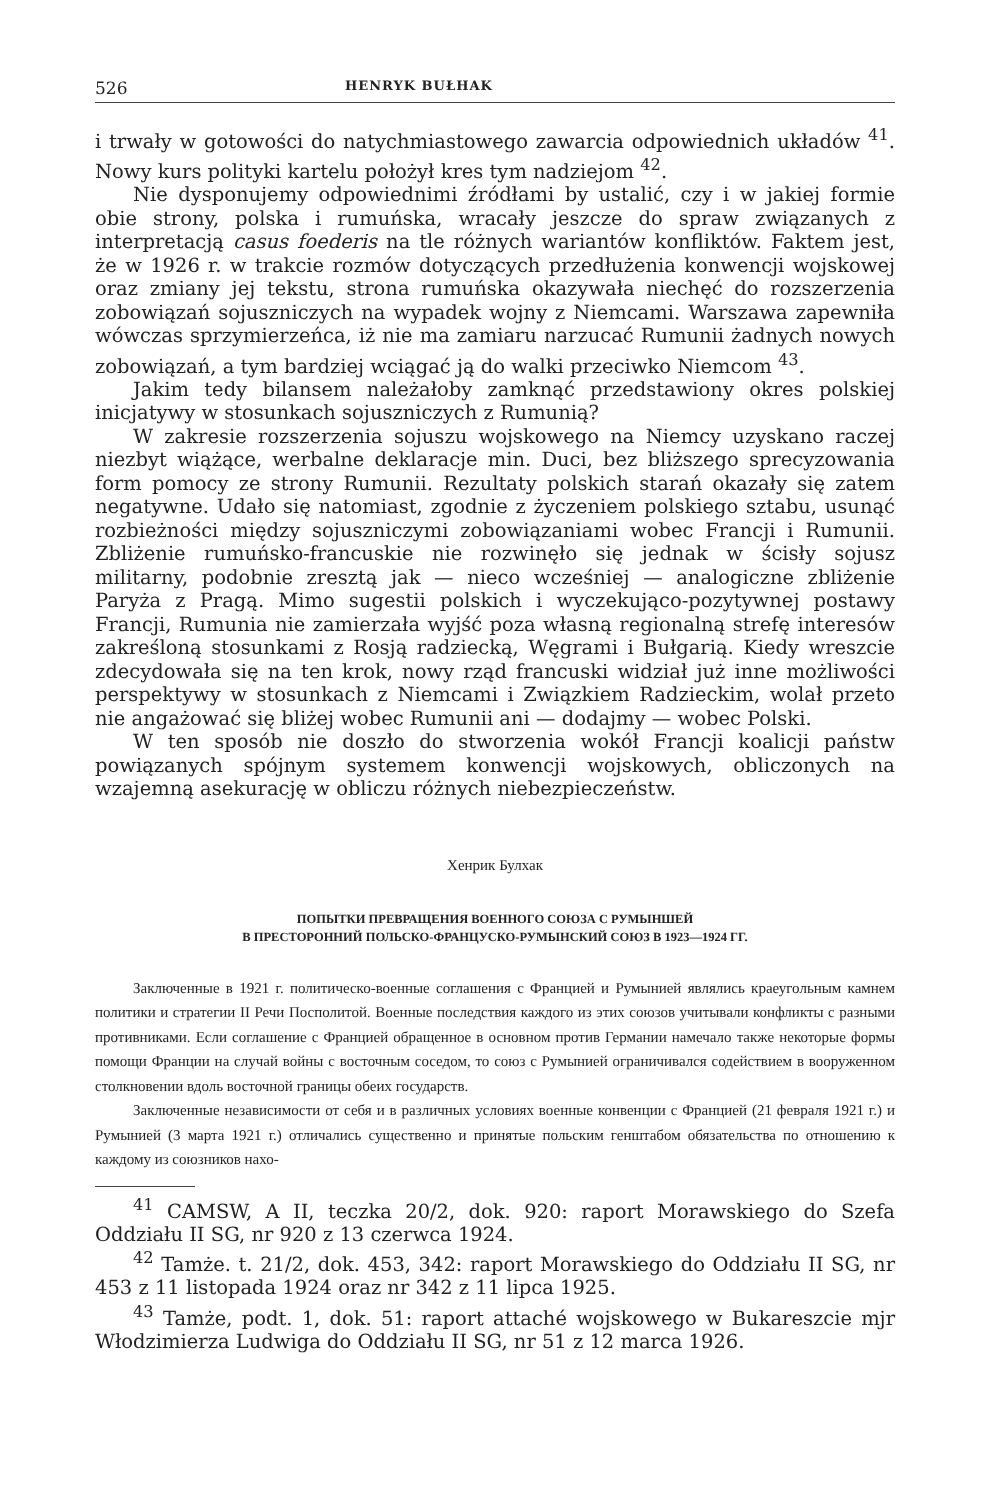526 HENRYK BUŁHAK
i trwały w gotowości do natychmiastowego zawarcia odpowiednich układów <sup>41</sup>. Nowy kurs polityki kartelu położył kres tym nadziejom <sup>42</sup>.
Nie dysponujemy odpowiednimi źródłami by ustalić, czy i w jakiej formie obie strony, polska i rumuńska, wracały jeszcze do spraw związanych z interpretacją casus foederis na tle różnych wariantów konfliktów. Faktem jest, że w 1926 r. w trakcie rozmów dotyczących przedłużenia konwencji wojskowej oraz zmiany jej tekstu, strona rumuńska okazywała niechęć do rozszerzenia zobowiązań sojuszniczych na wypadek wojny z Niemcami. Warszawa zapewniła wówczas sprzymierzeńca, iż nie ma zamiaru narzucać Rumunii żadnych nowych zobowiązań, a tym bardziej wciągać ją do walki przeciwko Niemcom <sup>43</sup>.
Jakim tedy bilansem należałoby zamknąć przedstawiony okres polskiej inicjatywy w stosunkach sojuszniczych z Rumunią?
W zakresie rozszerzenia sojuszu wojskowego na Niemcy uzyskano raczej niezbyt wiążące, werbalne deklaracje min. Duci, bez bliższego sprecyzowania form pomocy ze strony Rumunii. Rezultaty polskich starań okazały się zatem negatywne. Udało się natomiast, zgodnie z życzeniem polskiego sztabu, usunąć rozbieżności między sojuszniczymi zobowiązaniami wobec Francji i Rumunii. Zbliżenie rumuńsko-francuskie nie rozwinęło się jednak w ścisły sojusz militarny, podobnie zresztą jak — nieco wcześniej — analogiczne zbliżenie Paryża z Pragą. Mimo sugestii polskich i wyczekująco-pozytywnej postawy Francji, Rumunia nie zamierzała wyjść poza własną regionalną strefę interesów zakreśloną stosunkami z Rosją radziecką, Węgrami i Bułgarią. Kiedy wreszcie zdecydowała się na ten krok, nowy rząd francuski widział już inne możliwości perspektywy w stosunkach z Niemcami i Związkiem Radzieckim, wolał przeto nie angażować się bliżej wobec Rumunii ani — dodajmy — wobec Polski.
W ten sposób nie doszło do stworzenia wokół Francji koalicji państw powiązanych spójnym systemem konwencji wojskowych, obliczonych na wzajemną asekurację w obliczu różnych niebezpieczeństw.
Хенрик Булхак
ПОПЫТКИ ПРЕВРАЩЕНИЯ ВОЕННОГО СОЮЗА С РУМЫНШЕЙ
В ПРЕСТОРОННИЙ ПОЛЬСКО-ФРАНЦУСКО-РУМЫНСКИЙ СОЮЗ В 1923—1924 ГГ.
Заключенные в 1921 г. политическо-военные соглашения с Францией и Румынией являлись краеугольным камнем политики и стратегии II Речи Посполитой. Военные последствия каждого из этих союзов учитывали конфликты с разными противниками. Если соглашение с Францией обращенное в основном против Германии намечало также некоторые формы помощи Франции на случай войны с восточным соседом, то союз с Румынией ограничивался содействием в вооруженном столкновении вдоль восточной границы обеих государств.
Заключенные независимости от себя и в различных условиях военные конвенции с Францией (21 февраля 1921 г.) и Румынией (3 марта 1921 г.) отличались существенно и принятые польским генштабом обязательства по отношению к каждому из союзников нахо-
<sup>41</sup> CAMSW, A II, teczka 20/2, dok. 920: raport Morawskiego do Szefa Oddziału II SG, nr 920 z 13 czerwca 1924.
<sup>42</sup> Tamże. t. 21/2, dok. 453, 342: raport Morawskiego do Oddziału II SG, nr 453 z 11 listopada 1924 oraz nr 342 z 11 lipca 1925.
<sup>43</sup> Tamże, podt. 1, dok. 51: raport attaché wojskowego w Bukareszcie mjr Włodzimierza Ludwiga do Oddziału II SG, nr 51 z 12 marca 1926.